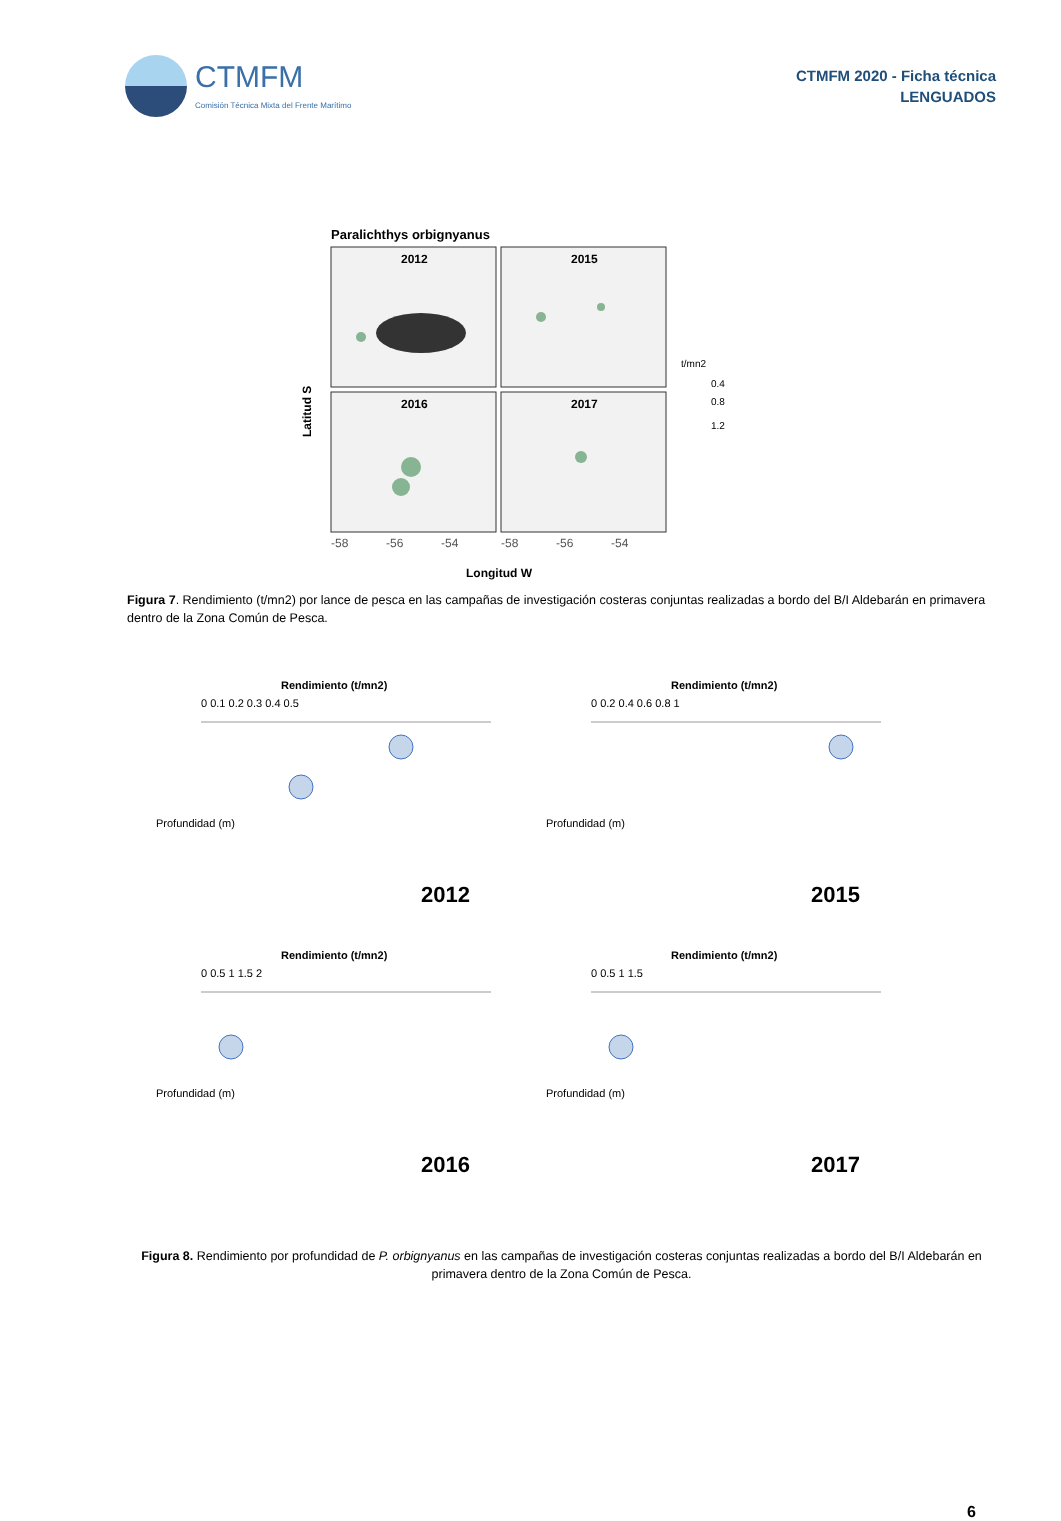CTMFM
Comisión Técnica Mixta del Frente Marítimo
CTMFM 2020 - Ficha técnica
LENGUADOS
Paralichthys orbignyanus
2012
2015
2016
2017
Latitud S
-58
-56
-54
-58
-56
-54
Longitud W
t/mn2
0.4
0.8
1.2
Figura 7. Rendimiento (t/mn2) por lance de pesca en las campañas de investigación costeras conjuntas realizadas a bordo del B/I Aldebarán en primavera dentro de la Zona Común de Pesca.
Rendimiento (t/mn2)
0 0.1 0.2 0.3 0.4 0.5
Profundidad (m)
2012
Rendimiento (t/mn2)
0 0.2 0.4 0.6 0.8 1
Profundidad (m)
2015
Rendimiento (t/mn2)
0 0.5 1 1.5 2
Profundidad (m)
2016
Rendimiento (t/mn2)
0 0.5 1 1.5
Profundidad (m)
2017
Figura 8. Rendimiento por profundidad de P. orbignyanus en las campañas de investigación costeras conjuntas realizadas a bordo del B/I Aldebarán en primavera dentro de la Zona Común de Pesca.
6